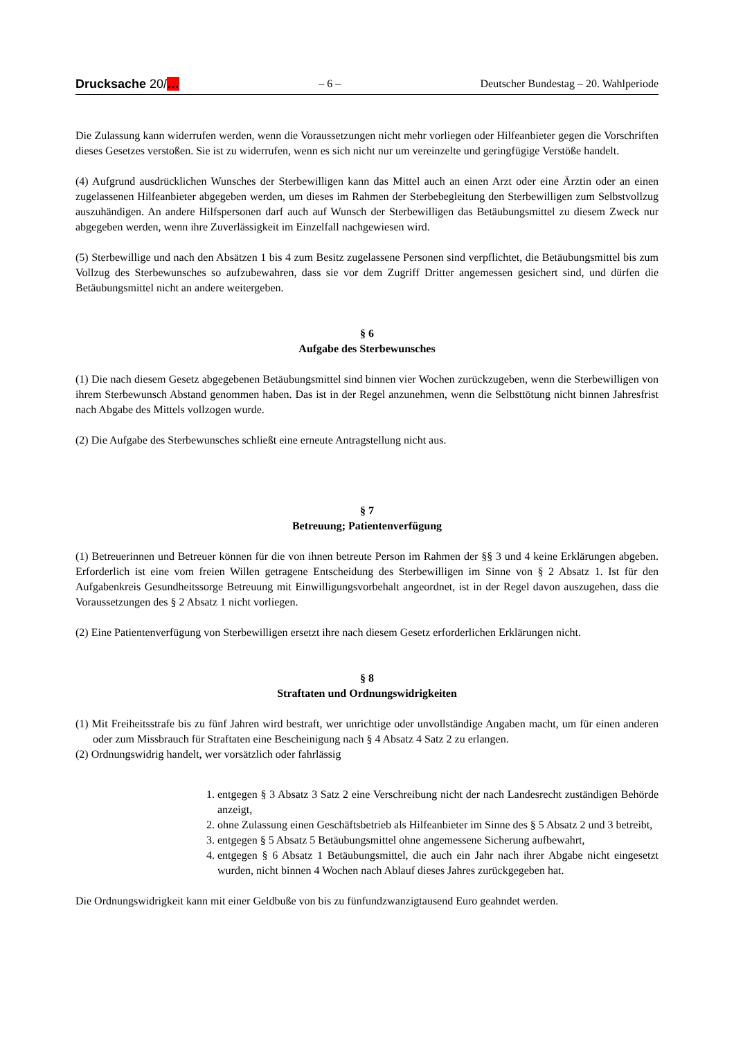Drucksache 20/… – 6 – Deutscher Bundestag – 20. Wahlperiode
Die Zulassung kann widerrufen werden, wenn die Voraussetzungen nicht mehr vorliegen oder Hilfeanbieter gegen die Vorschriften dieses Gesetzes verstoßen. Sie ist zu widerrufen, wenn es sich nicht nur um vereinzelte und geringfügige Verstöße handelt.
(4) Aufgrund ausdrücklichen Wunsches der Sterbewilligen kann das Mittel auch an einen Arzt oder eine Ärztin oder an einen zugelassenen Hilfeanbieter abgegeben werden, um dieses im Rahmen der Sterbebegleitung den Sterbewilligen zum Selbstvollzug auszuhändigen. An andere Hilfspersonen darf auch auf Wunsch der Sterbewilligen das Betäubungsmittel zu diesem Zweck nur abgegeben werden, wenn ihre Zuverlässigkeit im Einzelfall nachgewiesen wird.
(5) Sterbewillige und nach den Absätzen 1 bis 4 zum Besitz zugelassene Personen sind verpflichtet, die Betäubungsmittel bis zum Vollzug des Sterbewunsches so aufzubewahren, dass sie vor dem Zugriff Dritter angemessen gesichert sind, und dürfen die Betäubungsmittel nicht an andere weitergeben.
§ 6
Aufgabe des Sterbewunsches
(1) Die nach diesem Gesetz abgegebenen Betäubungsmittel sind binnen vier Wochen zurückzugeben, wenn die Sterbewilligen von ihrem Sterbewunsch Abstand genommen haben. Das ist in der Regel anzunehmen, wenn die Selbsttötung nicht binnen Jahresfrist nach Abgabe des Mittels vollzogen wurde.
(2) Die Aufgabe des Sterbewunsches schließt eine erneute Antragstellung nicht aus.
§ 7
Betreuung; Patientenverfügung
(1) Betreuerinnen und Betreuer können für die von ihnen betreute Person im Rahmen der §§ 3 und 4 keine Erklärungen abgeben. Erforderlich ist eine vom freien Willen getragene Entscheidung des Sterbewilligen im Sinne von § 2 Absatz 1. Ist für den Aufgabenkreis Gesundheitssorge Betreuung mit Einwilligungsvorbehalt angeordnet, ist in der Regel davon auszugehen, dass die Voraussetzungen des § 2 Absatz 1 nicht vorliegen.
(2) Eine Patientenverfügung von Sterbewilligen ersetzt ihre nach diesem Gesetz erforderlichen Erklärungen nicht.
§ 8
Straftaten und Ordnungswidrigkeiten
(1) Mit Freiheitsstrafe bis zu fünf Jahren wird bestraft, wer unrichtige oder unvollständige Angaben macht, um für einen anderen oder zum Missbrauch für Straftaten eine Bescheinigung nach § 4 Absatz 4 Satz 2 zu erlangen.
(2) Ordnungswidrig handelt, wer vorsätzlich oder fahrlässig
1. entgegen § 3 Absatz 3 Satz 2 eine Verschreibung nicht der nach Landesrecht zuständigen Behörde anzeigt,
2. ohne Zulassung einen Geschäftsbetrieb als Hilfeanbieter im Sinne des § 5 Absatz 2 und 3 betreibt,
3. entgegen § 5 Absatz 5 Betäubungsmittel ohne angemessene Sicherung aufbewahrt,
4. entgegen § 6 Absatz 1 Betäubungsmittel, die auch ein Jahr nach ihrer Abgabe nicht eingesetzt wurden, nicht binnen 4 Wochen nach Ablauf dieses Jahres zurückgegeben hat.
Die Ordnungswidrigkeit kann mit einer Geldbuße von bis zu fünfundzwanzigtausend Euro geahndet werden.